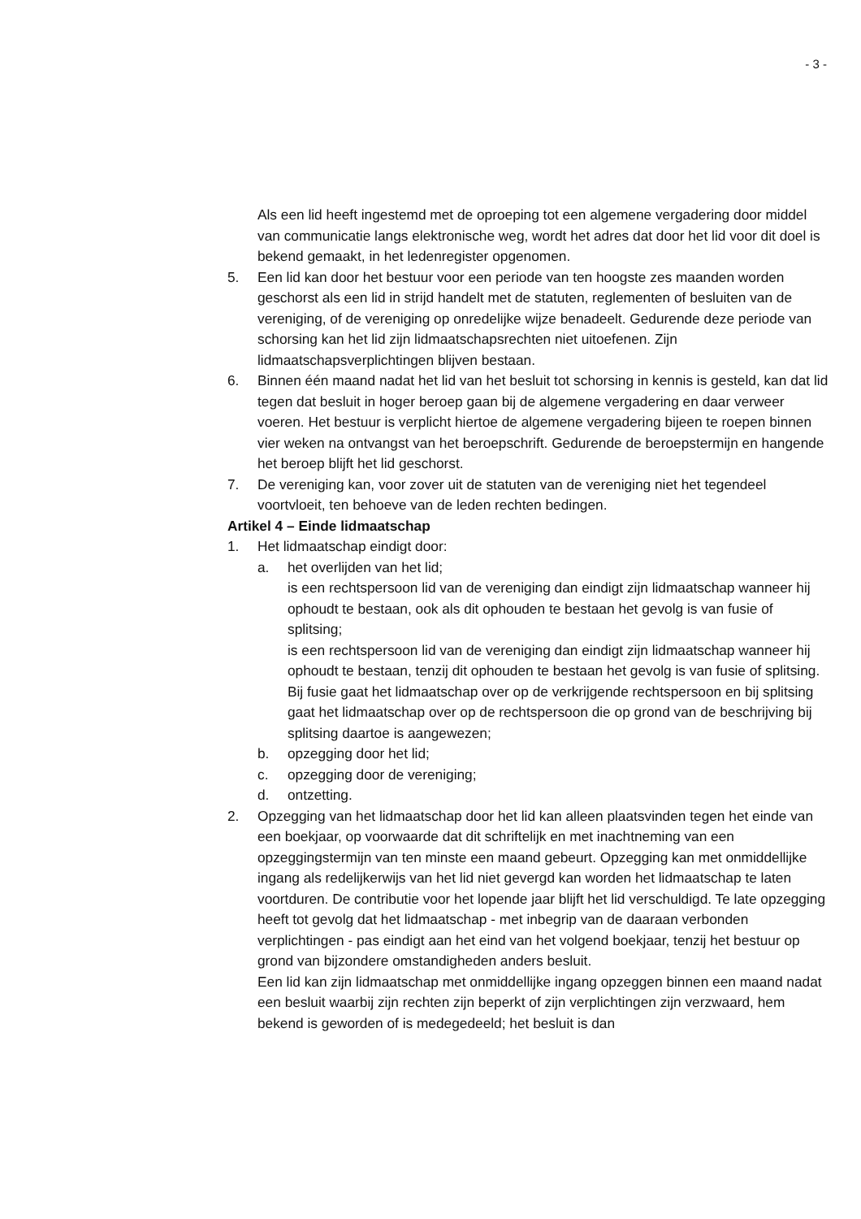- 3 -
Als een lid heeft ingestemd met de oproeping tot een algemene vergadering door middel van communicatie langs elektronische weg, wordt het adres dat door het lid voor dit doel is bekend gemaakt, in het ledenregister opgenomen.
5. Een lid kan door het bestuur voor een periode van ten hoogste zes maanden worden geschorst als een lid in strijd handelt met de statuten, reglementen of besluiten van de vereniging, of de vereniging op onredelijke wijze benadeelt. Gedurende deze periode van schorsing kan het lid zijn lidmaatschapsrechten niet uitoefenen. Zijn lidmaatschapsverplichtingen blijven bestaan.
6. Binnen één maand nadat het lid van het besluit tot schorsing in kennis is gesteld, kan dat lid tegen dat besluit in hoger beroep gaan bij de algemene vergadering en daar verweer voeren. Het bestuur is verplicht hiertoe de algemene vergadering bijeen te roepen binnen vier weken na ontvangst van het beroepschrift. Gedurende de beroepstermijn en hangende het beroep blijft het lid geschorst.
7. De vereniging kan, voor zover uit de statuten van de vereniging niet het tegendeel voortvloeit, ten behoeve van de leden rechten bedingen.
Artikel 4 – Einde lidmaatschap
1. Het lidmaatschap eindigt door:
a. het overlijden van het lid;
is een rechtspersoon lid van de vereniging dan eindigt zijn lidmaatschap wanneer hij ophoudt te bestaan, ook als dit ophouden te bestaan het gevolg is van fusie of splitsing;
is een rechtspersoon lid van de vereniging dan eindigt zijn lidmaatschap wanneer hij ophoudt te bestaan, tenzij dit ophouden te bestaan het gevolg is van fusie of splitsing. Bij fusie gaat het lidmaatschap over op de verkrijgende rechtspersoon en bij splitsing gaat het lidmaatschap over op de rechtspersoon die op grond van de beschrijving bij splitsing daartoe is aangewezen;
b. opzegging door het lid;
c. opzegging door de vereniging;
d. ontzetting.
2. Opzegging van het lidmaatschap door het lid kan alleen plaatsvinden tegen het einde van een boekjaar, op voorwaarde dat dit schriftelijk en met inachtneming van een opzeggingstermijn van ten minste een maand gebeurt. Opzegging kan met onmiddellijke ingang als redelijkerwijs van het lid niet gevergd kan worden het lidmaatschap te laten voortduren. De contributie voor het lopende jaar blijft het lid verschuldigd. Te late opzegging heeft tot gevolg dat het lidmaatschap - met inbegrip van de daaraan verbonden verplichtingen - pas eindigt aan het eind van het volgend boekjaar, tenzij het bestuur op grond van bijzondere omstandigheden anders besluit.
Een lid kan zijn lidmaatschap met onmiddellijke ingang opzeggen binnen een maand nadat een besluit waarbij zijn rechten zijn beperkt of zijn verplichtingen zijn verzwaard, hem bekend is geworden of is medegedeeld; het besluit is dan